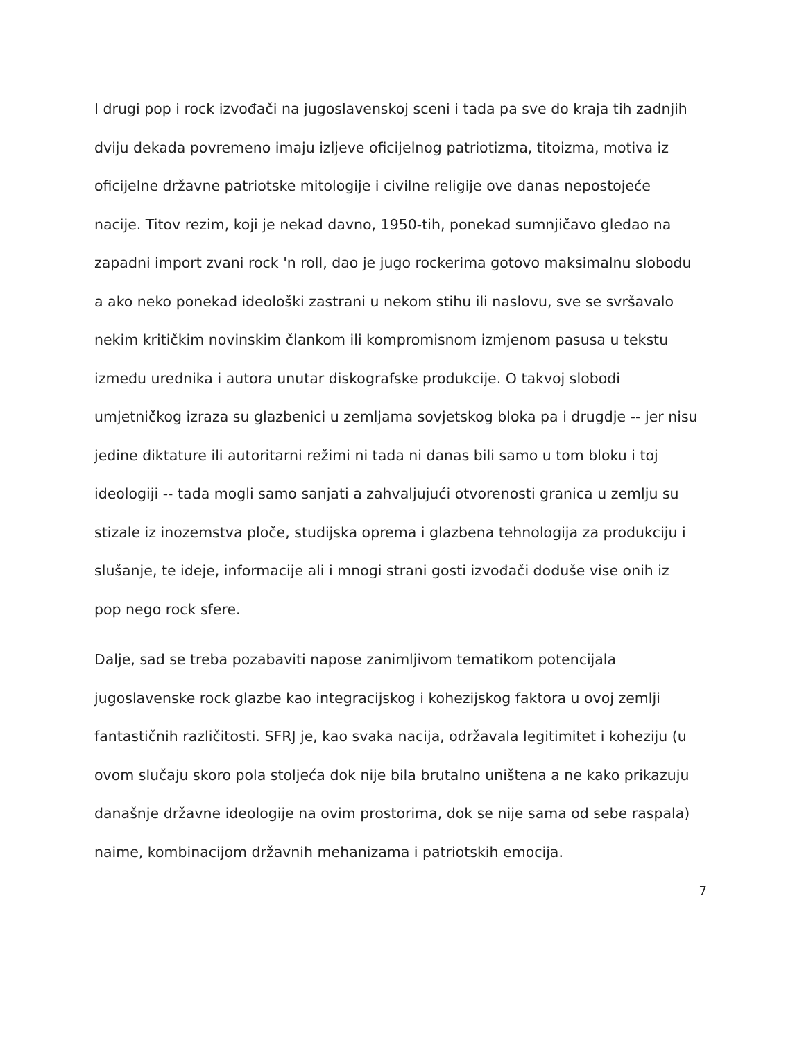I drugi pop i rock izvođači na jugoslavenskoj sceni i tada pa sve do kraja tih zadnjih dviju dekada povremeno imaju izljeve oficijelnog patriotizma, titoizma, motiva iz oficijelne državne patriotske mitologije i civilne religije ove danas nepostojeće nacije. Titov rezim, koji je nekad davno, 1950-tih, ponekad sumnjičavo gledao na zapadni import zvani rock 'n roll, dao je jugo rockerima gotovo maksimalnu slobodu a ako neko ponekad ideološki zastrani u nekom stihu ili naslovu, sve se svršavalo nekim kritičkim novinskim člankom ili kompromisnom izmjenom pasusa u tekstu između urednika i autora unutar diskografske produkcije. O takvoj slobodi umjetničkog izraza su glazbenici u zemljama sovjetskog bloka pa i drugdje -- jer nisu jedine diktature ili autoritarni režimi ni tada ni danas bili samo u tom bloku i toj ideologiji -- tada mogli samo sanjati a zahvaljujući otvorenosti granica u zemlju su stizale iz inozemstva ploče, studijska oprema i glazbena tehnologija za produkciju i slušanje, te ideje, informacije ali i mnogi strani gosti izvođači doduše vise onih iz pop nego rock sfere.
Dalje, sad se treba pozabaviti napose zanimljivom tematikom potencijala jugoslavenske rock glazbe kao integracijskog i kohezijskog faktora u ovoj zemlji fantastičnih različitosti. SFRJ je, kao svaka nacija, održavala legitimitet i koheziju (u ovom slučaju skoro pola stoljeća dok nije bila brutalno uništena a ne kako prikazuju današnje državne ideologije na ovim prostorima, dok se nije sama od sebe raspala) naime, kombinacijom državnih mehanizama i patriotskih emocija.
7